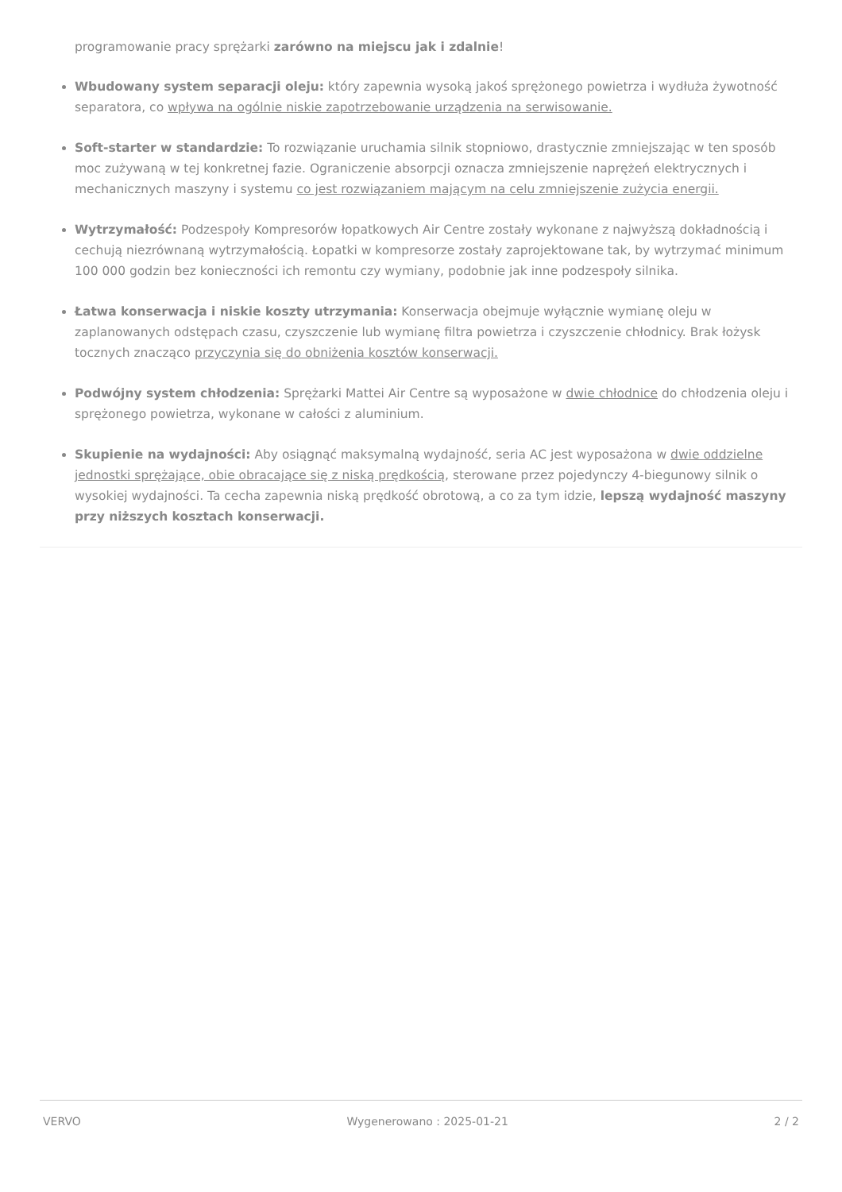programowanie pracy sprężarki zarówno na miejscu jak i zdalnie!
Wbudowany system separacji oleju: który zapewnia wysoką jakoś sprężonego powietrza i wydłuża żywotność separatora, co wpływa na ogólnie niskie zapotrzebowanie urządzenia na serwisowanie.
Soft-starter w standardzie: To rozwiązanie uruchamia silnik stopniowo, drastycznie zmniejszając w ten sposób moc zużywaną w tej konkretnej fazie. Ograniczenie absorpcji oznacza zmniejszenie naprężeń elektrycznych i mechanicznych maszyny i systemu co jest rozwiązaniem mającym na celu zmniejszenie zużycia energii.
Wytrzymałość: Podzespoły Kompresorów łopatkowych Air Centre zostały wykonane z najwyższą dokładnością i cechują niezrównaną wytrzymałością. Łopatki w kompresorze zostały zaprojektowane tak, by wytrzymać minimum 100 000 godzin bez konieczności ich remontu czy wymiany, podobnie jak inne podzespoły silnika.
Łatwa konserwacja i niskie koszty utrzymania: Konserwacja obejmuje wyłącznie wymianę oleju w zaplanowanych odstępach czasu, czyszczenie lub wymianę filtra powietrza i czyszczenie chłodnicy. Brak łożysk tocznych znacząco przyczynia się do obniżenia kosztów konserwacji.
Podwójny system chłodzenia: Sprężarki Mattei Air Centre są wyposażone w dwie chłodnice do chłodzenia oleju i sprężonego powietrza, wykonane w całości z aluminium.
Skupienie na wydajności: Aby osiągnąć maksymalną wydajność, seria AC jest wyposażona w dwie oddzielne jednostki sprężające, obie obracające się z niską prędkością, sterowane przez pojedynczy 4-biegunowy silnik o wysokiej wydajności. Ta cecha zapewnia niską prędkość obrotową, a co za tym idzie, lepszą wydajność maszyny przy niższych kosztach konserwacji.
VERVO Wygenerowano : 2025-01-21 2 / 2